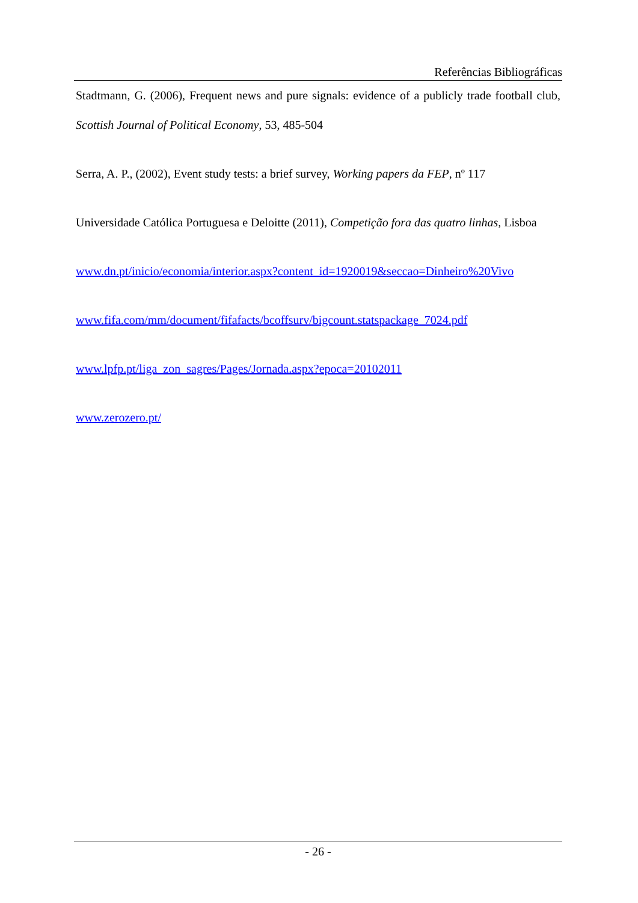Referências Bibliográficas
Stadtmann, G. (2006), Frequent news and pure signals: evidence of a publicly trade football club, Scottish Journal of Political Economy, 53, 485-504
Serra, A. P., (2002), Event study tests: a brief survey, Working papers da FEP, nº 117
Universidade Católica Portuguesa e Deloitte (2011), Competição fora das quatro linhas, Lisboa
www.dn.pt/inicio/economia/interior.aspx?content_id=1920019&seccao=Dinheiro%20Vivo
www.fifa.com/mm/document/fifafacts/bcoffsurv/bigcount.statspackage_7024.pdf
www.lpfp.pt/liga_zon_sagres/Pages/Jornada.aspx?epoca=20102011
www.zerozero.pt/
- 26 -